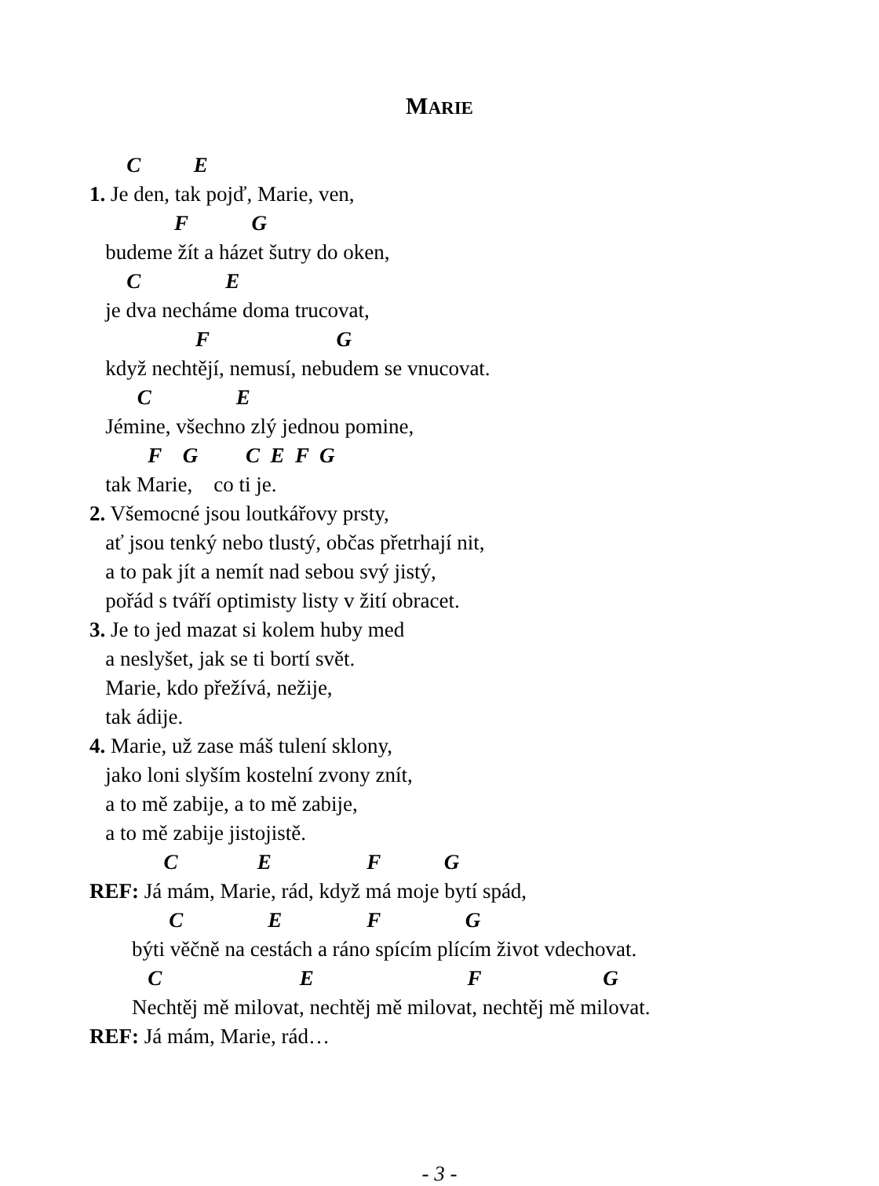MARIE
C E
1. Je den, tak pojď, Marie, ven,
F G
budeme žít a házet šutry do oken,
C E
je dva necháme doma trucovat,
F G
když nechtějí, nemusí, nebudem se vnucovat.
C E
Jémine, všechno zlý jednou pomine,
F G C E F G
tak Marie, co ti je.
2. Všemocné jsou loutkářovy prsty,
ať jsou tenký nebo tlustý, občas přetrhají nit,
a to pak jít a nemít nad sebou svý jistý,
pořád s tváří optimisty listy v žití obracet.
3. Je to jed mazat si kolem huby med
a neslyšet, jak se ti bortí svět.
Marie, kdo přežívá, nežije,
tak ádije.
4. Marie, už zase máš tulení sklony,
jako loni slyším kostelní zvony znít,
a to mě zabije, a to mě zabije,
a to mě zabije jistojistě.
C E F G
REF: Já mám, Marie, rád, když má moje bytí spád,
C E F G
býti věčně na cestách a ráno spícím plícím život vdechovat.
C E F G
Nechtěj mě milovat, nechtěj mě milovat, nechtěj mě milovat.
REF: Já mám, Marie, rád…
- 3 -